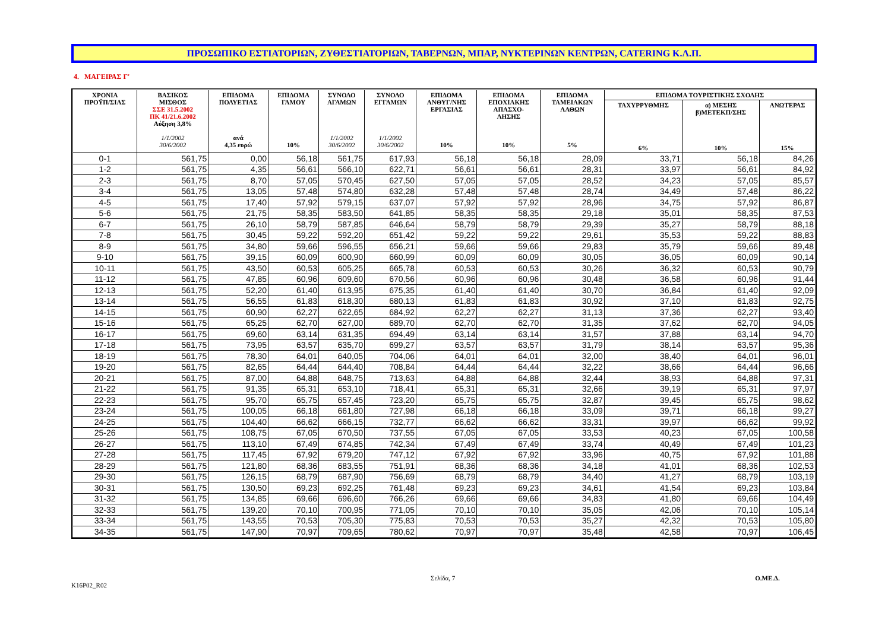ΠΡΟΣΩΠΙΚΟ ΕΣΤΙΑΤΟΡΙΩΝ, ΖΥΘΕΣΤΙΑΤΟΡΙΩΝ, ΤΑΒΕΡΝΩΝ, ΜΠΑΡ, ΝΥΚΤΕΡΙΝΩΝ ΚΕΝΤΡΩΝ, CATERING Κ.Λ.Π.
4. ΜΑΓΕΙΡΑΣ Γ'
| ΧΡΟΝΙΑ ΠΡΟΫΠ/ΣΙΑΣ | ΒΑΣΙΚΟΣ ΜΙΣΘΟΣ ΣΣΕ 31.5.2002 ΠΚ 41/21.6.2002 Αύξηση 3,8% 1/1/2002 30/6/2002 | ΕΠΙΔΟΜΑ ΠΟΛΥΕΤΙΑΣ ανά 4,35 ευρώ | ΕΠΙΔΟΜΑ ΓΑΜΟΥ 10% | ΣΥΝΟΛΟ ΑΓΑΜΩΝ 1/1/2002 30/6/2002 | ΣΥΝΟΛΟ ΕΓΓΑΜΩΝ 1/1/2002 30/6/2002 | ΕΠΙΔΟΜΑ ΑΝΘΥΓ/ΝΗΣ ΕΡΓΑΣΙΑΣ 10% | ΕΠΙΔΟΜΑ ΕΠΟΧΙΑΚΗΣ ΑΠΑΣΧΟ- ΛΗΣΗΣ 10% | ΕΠΙΔΟΜΑ ΤΑΜΕΙΑΚΩΝ ΛΑΘΩΝ 5% | ΕΠΙΔΟΜΑ ΤΟΥΡΙΣΤΙΚΗΣ ΣΧΟΛΗΣ | | |
| --- | --- | --- | --- | --- | --- | --- | --- | --- | --- | --- | --- |
| | | | | | | | | | ΤΑΧΥΡΡΥΘΜΗΣ 6% | α) ΜΕΣΗΣ β)ΜΕΤΕΚΠ/ΣΗΣ 10% | ΑΝΩΤΕΡΑΣ 15% |
| 0-1 | 561,75 | 0,00 | 56,18 | 561,75 | 617,93 | 56,18 | 56,18 | 28,09 | 33,71 | 56,18 | 84,26 |
| 1-2 | 561,75 | 4,35 | 56,61 | 566,10 | 622,71 | 56,61 | 56,61 | 28,31 | 33,97 | 56,61 | 84,92 |
| 2-3 | 561,75 | 8,70 | 57,05 | 570,45 | 627,50 | 57,05 | 57,05 | 28,52 | 34,23 | 57,05 | 85,57 |
| 3-4 | 561,75 | 13,05 | 57,48 | 574,80 | 632,28 | 57,48 | 57,48 | 28,74 | 34,49 | 57,48 | 86,22 |
| 4-5 | 561,75 | 17,40 | 57,92 | 579,15 | 637,07 | 57,92 | 57,92 | 28,96 | 34,75 | 57,92 | 86,87 |
| 5-6 | 561,75 | 21,75 | 58,35 | 583,50 | 641,85 | 58,35 | 58,35 | 29,18 | 35,01 | 58,35 | 87,53 |
| 6-7 | 561,75 | 26,10 | 58,79 | 587,85 | 646,64 | 58,79 | 58,79 | 29,39 | 35,27 | 58,79 | 88,18 |
| 7-8 | 561,75 | 30,45 | 59,22 | 592,20 | 651,42 | 59,22 | 59,22 | 29,61 | 35,53 | 59,22 | 88,83 |
| 8-9 | 561,75 | 34,80 | 59,66 | 596,55 | 656,21 | 59,66 | 59,66 | 29,83 | 35,79 | 59,66 | 89,48 |
| 9-10 | 561,75 | 39,15 | 60,09 | 600,90 | 660,99 | 60,09 | 60,09 | 30,05 | 36,05 | 60,09 | 90,14 |
| 10-11 | 561,75 | 43,50 | 60,53 | 605,25 | 665,78 | 60,53 | 60,53 | 30,26 | 36,32 | 60,53 | 90,79 |
| 11-12 | 561,75 | 47,85 | 60,96 | 609,60 | 670,56 | 60,96 | 60,96 | 30,48 | 36,58 | 60,96 | 91,44 |
| 12-13 | 561,75 | 52,20 | 61,40 | 613,95 | 675,35 | 61,40 | 61,40 | 30,70 | 36,84 | 61,40 | 92,09 |
| 13-14 | 561,75 | 56,55 | 61,83 | 618,30 | 680,13 | 61,83 | 61,83 | 30,92 | 37,10 | 61,83 | 92,75 |
| 14-15 | 561,75 | 60,90 | 62,27 | 622,65 | 684,92 | 62,27 | 62,27 | 31,13 | 37,36 | 62,27 | 93,40 |
| 15-16 | 561,75 | 65,25 | 62,70 | 627,00 | 689,70 | 62,70 | 62,70 | 31,35 | 37,62 | 62,70 | 94,05 |
| 16-17 | 561,75 | 69,60 | 63,14 | 631,35 | 694,49 | 63,14 | 63,14 | 31,57 | 37,88 | 63,14 | 94,70 |
| 17-18 | 561,75 | 73,95 | 63,57 | 635,70 | 699,27 | 63,57 | 63,57 | 31,79 | 38,14 | 63,57 | 95,36 |
| 18-19 | 561,75 | 78,30 | 64,01 | 640,05 | 704,06 | 64,01 | 64,01 | 32,00 | 38,40 | 64,01 | 96,01 |
| 19-20 | 561,75 | 82,65 | 64,44 | 644,40 | 708,84 | 64,44 | 64,44 | 32,22 | 38,66 | 64,44 | 96,66 |
| 20-21 | 561,75 | 87,00 | 64,88 | 648,75 | 713,63 | 64,88 | 64,88 | 32,44 | 38,93 | 64,88 | 97,31 |
| 21-22 | 561,75 | 91,35 | 65,31 | 653,10 | 718,41 | 65,31 | 65,31 | 32,66 | 39,19 | 65,31 | 97,97 |
| 22-23 | 561,75 | 95,70 | 65,75 | 657,45 | 723,20 | 65,75 | 65,75 | 32,87 | 39,45 | 65,75 | 98,62 |
| 23-24 | 561,75 | 100,05 | 66,18 | 661,80 | 727,98 | 66,18 | 66,18 | 33,09 | 39,71 | 66,18 | 99,27 |
| 24-25 | 561,75 | 104,40 | 66,62 | 666,15 | 732,77 | 66,62 | 66,62 | 33,31 | 39,97 | 66,62 | 99,92 |
| 25-26 | 561,75 | 108,75 | 67,05 | 670,50 | 737,55 | 67,05 | 67,05 | 33,53 | 40,23 | 67,05 | 100,58 |
| 26-27 | 561,75 | 113,10 | 67,49 | 674,85 | 742,34 | 67,49 | 67,49 | 33,74 | 40,49 | 67,49 | 101,23 |
| 27-28 | 561,75 | 117,45 | 67,92 | 679,20 | 747,12 | 67,92 | 67,92 | 33,96 | 40,75 | 67,92 | 101,88 |
| 28-29 | 561,75 | 121,80 | 68,36 | 683,55 | 751,91 | 68,36 | 68,36 | 34,18 | 41,01 | 68,36 | 102,53 |
| 29-30 | 561,75 | 126,15 | 68,79 | 687,90 | 756,69 | 68,79 | 68,79 | 34,40 | 41,27 | 68,79 | 103,19 |
| 30-31 | 561,75 | 130,50 | 69,23 | 692,25 | 761,48 | 69,23 | 69,23 | 34,61 | 41,54 | 69,23 | 103,84 |
| 31-32 | 561,75 | 134,85 | 69,66 | 696,60 | 766,26 | 69,66 | 69,66 | 34,83 | 41,80 | 69,66 | 104,49 |
| 32-33 | 561,75 | 139,20 | 70,10 | 700,95 | 771,05 | 70,10 | 70,10 | 35,05 | 42,06 | 70,10 | 105,14 |
| 33-34 | 561,75 | 143,55 | 70,53 | 705,30 | 775,83 | 70,53 | 70,53 | 35,27 | 42,32 | 70,53 | 105,80 |
| 34-35 | 561,75 | 147,90 | 70,97 | 709,65 | 780,62 | 70,97 | 70,97 | 35,48 | 42,58 | 70,97 | 106,45 |
Σελίδα, 7 Ο.ΜΕ.Δ. K16P02_R02